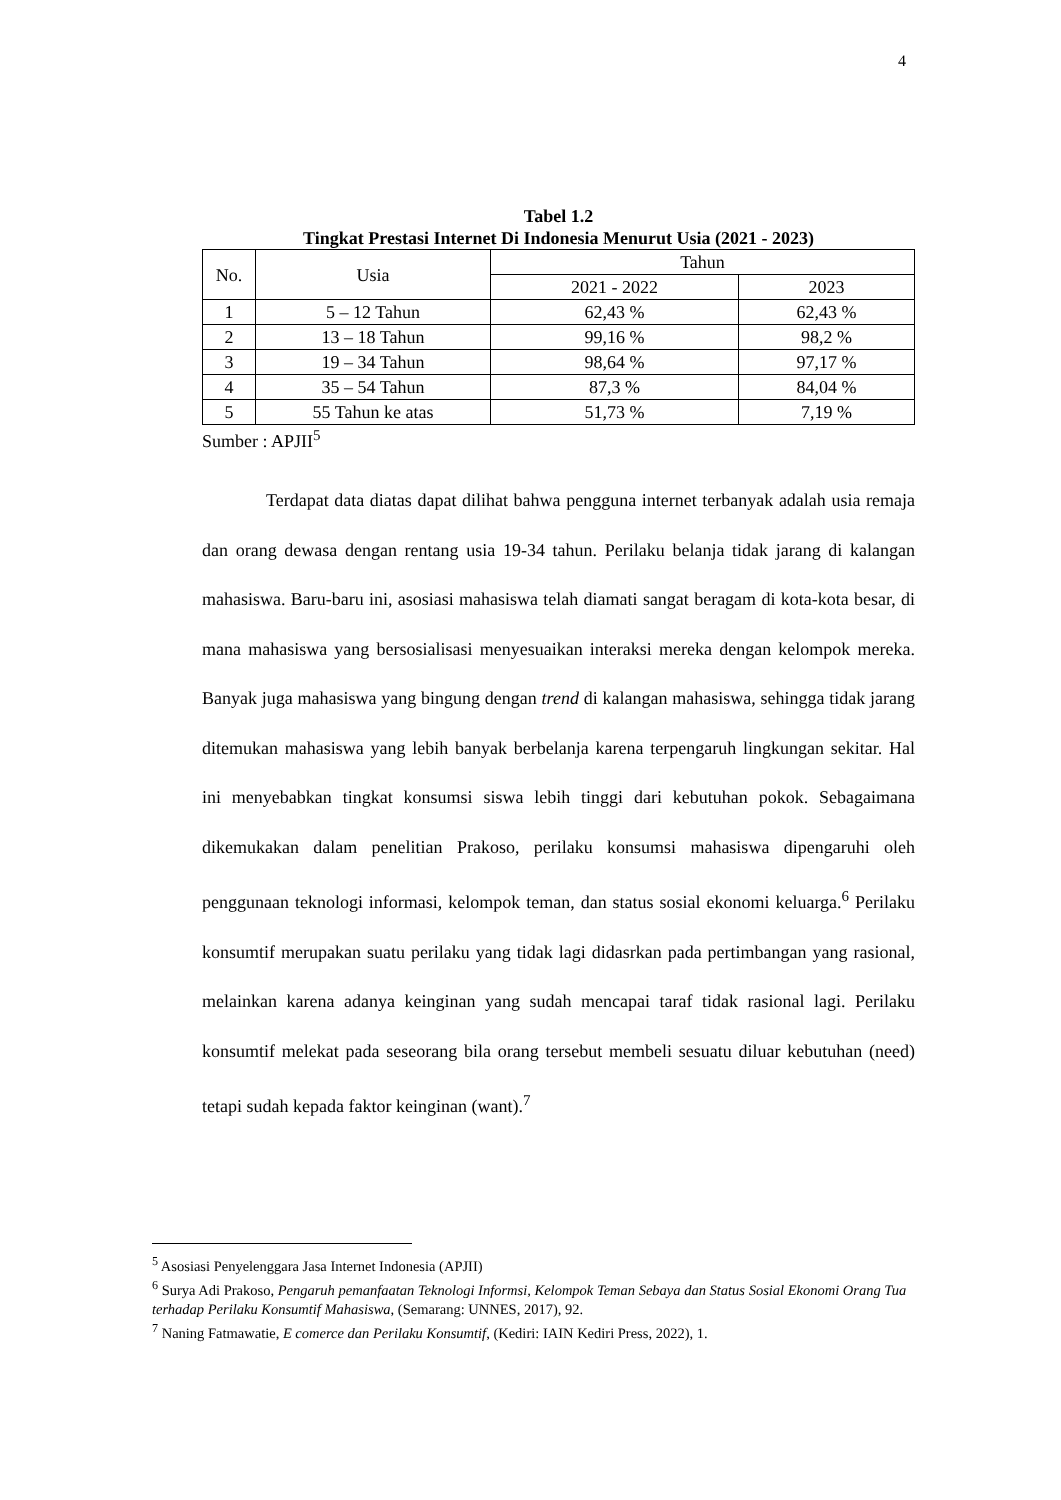4
Tabel 1.2
Tingkat Prestasi Internet Di Indonesia Menurut Usia (2021 - 2023)
| No. | Usia | Tahun | |
| --- | --- | --- | --- |
| | | 2021 - 2022 | 2023 |
| 1 | 5 – 12 Tahun | 62,43 % | 62,43 % |
| 2 | 13 – 18 Tahun | 99,16 % | 98,2 % |
| 3 | 19 – 34 Tahun | 98,64 % | 97,17 % |
| 4 | 35 – 54 Tahun | 87,3 % | 84,04 % |
| 5 | 55 Tahun ke atas | 51,73 % | 7,19 % |
Sumber : APJII<sup>5</sup>
Terdapat data diatas dapat dilihat bahwa pengguna internet terbanyak adalah usia remaja dan orang dewasa dengan rentang usia 19-34 tahun. Perilaku belanja tidak jarang di kalangan mahasiswa. Baru-baru ini, asosiasi mahasiswa telah diamati sangat beragam di kota-kota besar, di mana mahasiswa yang bersosialisasi menyesuaikan interaksi mereka dengan kelompok mereka. Banyak juga mahasiswa yang bingung dengan trend di kalangan mahasiswa, sehingga tidak jarang ditemukan mahasiswa yang lebih banyak berbelanja karena terpengaruh lingkungan sekitar. Hal ini menyebabkan tingkat konsumsi siswa lebih tinggi dari kebutuhan pokok. Sebagaimana dikemukakan dalam penelitian Prakoso, perilaku konsumsi mahasiswa dipengaruhi oleh penggunaan teknologi informasi, kelompok teman, dan status sosial ekonomi keluarga.<sup>6</sup> Perilaku konsumtif merupakan suatu perilaku yang tidak lagi didasrkan pada pertimbangan yang rasional, melainkan karena adanya keinginan yang sudah mencapai taraf tidak rasional lagi. Perilaku konsumtif melekat pada seseorang bila orang tersebut membeli sesuatu diluar kebutuhan (need) tetapi sudah kepada faktor keinginan (want).<sup>7</sup>
<sup>5</sup> Asosiasi Penyelenggara Jasa Internet Indonesia (APJII)
<sup>6</sup> Surya Adi Prakoso, Pengaruh pemanfaatan Teknologi Informsi, Kelompok Teman Sebaya dan Status Sosial Ekonomi Orang Tua terhadap Perilaku Konsumtif Mahasiswa, (Semarang: UNNES, 2017), 92.
<sup>7</sup> Naning Fatmawatie, E comerce dan Perilaku Konsumtif, (Kediri: IAIN Kediri Press, 2022), 1.